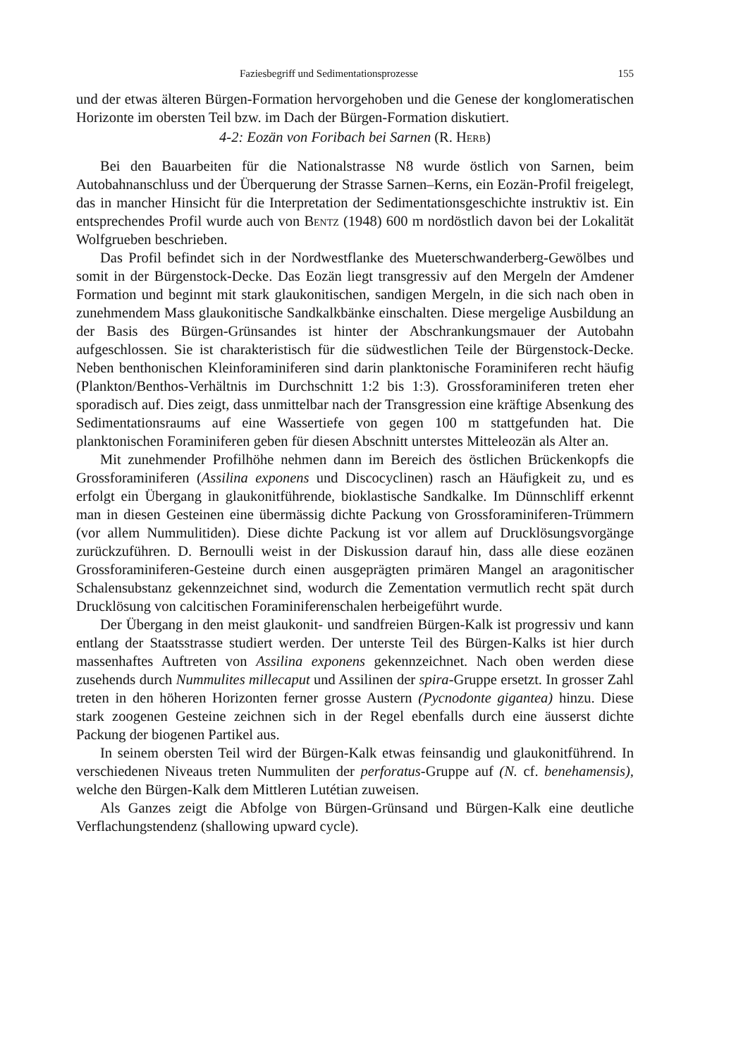Faziesbegriff und Sedimentationsprozesse 155
und der etwas älteren Bürgen-Formation hervorgehoben und die Genese der konglomeratischen Horizonte im obersten Teil bzw. im Dach der Bürgen-Formation diskutiert.
4-2: Eozän von Foribach bei Sarnen (R. Herb)
Bei den Bauarbeiten für die Nationalstrasse N8 wurde östlich von Sarnen, beim Autobahnanschluss und der Überquerung der Strasse Sarnen–Kerns, ein Eozän-Profil freigelegt, das in mancher Hinsicht für die Interpretation der Sedimentationsgeschichte instruktiv ist. Ein entsprechendes Profil wurde auch von Bentz (1948) 600 m nordöstlich davon bei der Lokalität Wolfgrueben beschrieben.
Das Profil befindet sich in der Nordwestflanke des Mueterschwanderberg-Gewölbes und somit in der Bürgenstock-Decke. Das Eozän liegt transgressiv auf den Mergeln der Amdener Formation und beginnt mit stark glaukonitischen, sandigen Mergeln, in die sich nach oben in zunehmendem Mass glaukonitische Sandkalkbänke einschalten. Diese mergelige Ausbildung an der Basis des Bürgen-Grünsandes ist hinter der Abschrankungsmauer der Autobahn aufgeschlossen. Sie ist charakteristisch für die südwestlichen Teile der Bürgenstock-Decke. Neben benthonischen Kleinforaminiferen sind darin planktonische Foraminiferen recht häufig (Plankton/Benthos-Verhältnis im Durchschnitt 1:2 bis 1:3). Grossforaminiferen treten eher sporadisch auf. Dies zeigt, dass unmittelbar nach der Transgression eine kräftige Absenkung des Sedimentationsraums auf eine Wassertiefe von gegen 100 m stattgefunden hat. Die planktonischen Foraminiferen geben für diesen Abschnitt unterstes Mitteleozän als Alter an.
Mit zunehmender Profilhöhe nehmen dann im Bereich des östlichen Brückenkopfs die Grossforaminiferen (Assilina exponens und Discocyclinen) rasch an Häufigkeit zu, und es erfolgt ein Übergang in glaukonitführende, bioklastische Sandkalke. Im Dünnschliff erkennt man in diesen Gesteinen eine übermässig dichte Packung von Grossforaminiferen-Trümmern (vor allem Nummulitiden). Diese dichte Packung ist vor allem auf Drucklösungsvorgänge zurückzuführen. D. Bernoulli weist in der Diskussion darauf hin, dass alle diese eozänen Grossforaminiferen-Gesteine durch einen ausgeprägten primären Mangel an aragonitischer Schalensubstanz gekennzeichnet sind, wodurch die Zementation vermutlich recht spät durch Drucklösung von calcitischen Foraminiferenschalen herbeigeführt wurde.
Der Übergang in den meist glaukonit- und sandfreien Bürgen-Kalk ist progressiv und kann entlang der Staatsstrasse studiert werden. Der unterste Teil des Bürgen-Kalks ist hier durch massenhaftes Auftreten von Assilina exponens gekennzeichnet. Nach oben werden diese zusehends durch Nummulites millecaput und Assilinen der spira-Gruppe ersetzt. In grosser Zahl treten in den höheren Horizonten ferner grosse Austern (Pycnodonte gigantea) hinzu. Diese stark zoogenen Gesteine zeichnen sich in der Regel ebenfalls durch eine äusserst dichte Packung der biogenen Partikel aus.
In seinem obersten Teil wird der Bürgen-Kalk etwas feinsandig und glaukonitführend. In verschiedenen Niveaus treten Nummuliten der perforatus-Gruppe auf (N. cf. benehamensis), welche den Bürgen-Kalk dem Mittleren Lutétian zuweisen.
Als Ganzes zeigt die Abfolge von Bürgen-Grünsand und Bürgen-Kalk eine deutliche Verflachungstendenz (shallowing upward cycle).